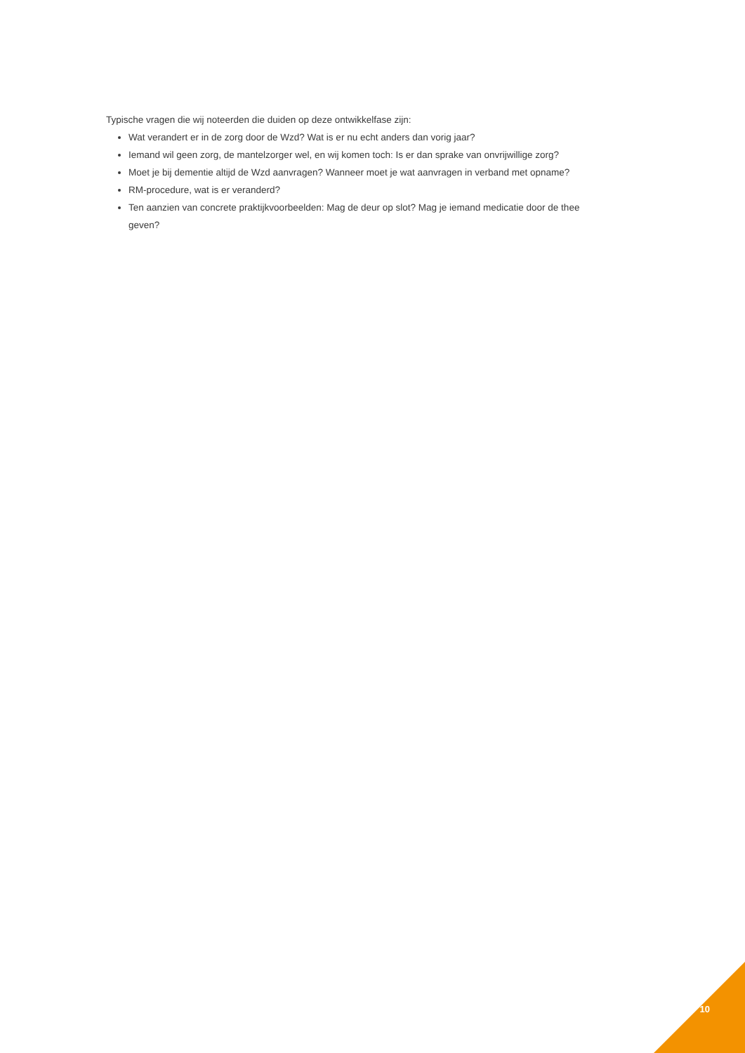Typische vragen die wij noteerden die duiden op deze ontwikkelfase zijn:
Wat verandert er in de zorg door de Wzd? Wat is er nu echt anders dan vorig jaar?
Iemand wil geen zorg, de mantelzorger wel, en wij komen toch: Is er dan sprake van onvrijwillige zorg?
Moet je bij dementie altijd de Wzd aanvragen? Wanneer moet je wat aanvragen in verband met opname?
RM-procedure, wat is er veranderd?
Ten aanzien van concrete praktijkvoorbeelden: Mag de deur op slot? Mag je iemand medicatie door de thee geven?
10